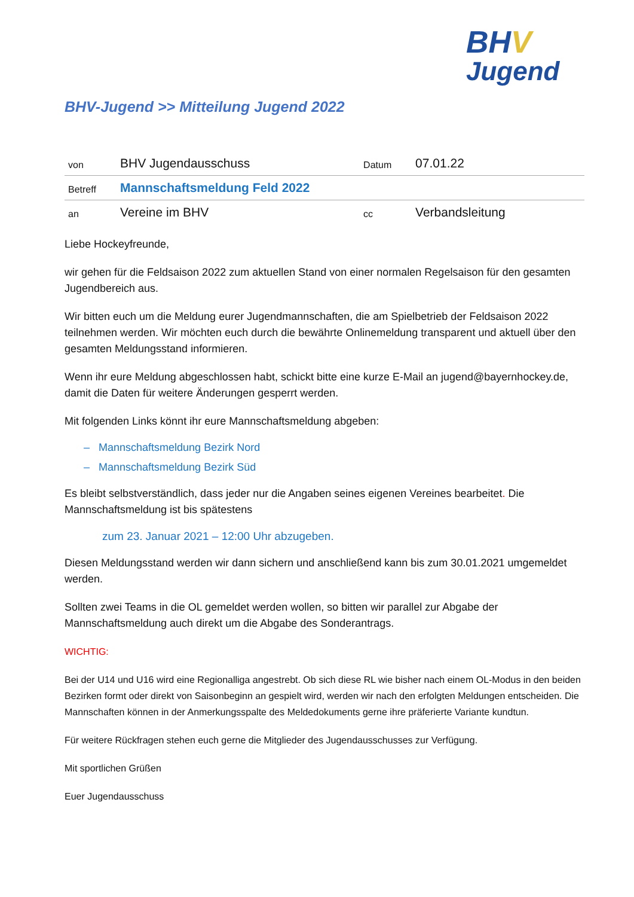BHV
Jugend
BHV-Jugend >> Mitteilung Jugend 2022
| von | BHV Jugendausschuss | Datum | 07.01.22 |
| Betreff | Mannschaftsmeldung Feld 2022 | | |
| an | Vereine im BHV | cc | Verbandsleitung |
Liebe Hockeyfreunde,
wir gehen für die Feldsaison 2022 zum aktuellen Stand von einer normalen Regelsaison für den gesamten Jugendbereich aus.
Wir bitten euch um die Meldung eurer Jugendmannschaften, die am Spielbetrieb der Feldsaison 2022 teilnehmen werden. Wir möchten euch durch die bewährte Onlinemeldung transparent und aktuell über den gesamten Meldungsstand informieren.
Wenn ihr eure Meldung abgeschlossen habt, schickt bitte eine kurze E-Mail an jugend@bayernhockey.de, damit die Daten für weitere Änderungen gesperrt werden.
Mit folgenden Links könnt ihr eure Mannschaftsmeldung abgeben:
– Mannschaftsmeldung Bezirk Nord
– Mannschaftsmeldung Bezirk Süd
Es bleibt selbstverständlich, dass jeder nur die Angaben seines eigenen Vereines bearbeitet. Die Mannschaftsmeldung ist bis spätestens
zum 23. Januar 2021 – 12:00 Uhr abzugeben.
Diesen Meldungsstand werden wir dann sichern und anschließend kann bis zum 30.01.2021 umgemeldet werden.
Sollten zwei Teams in die OL gemeldet werden wollen, so bitten wir parallel zur Abgabe der Mannschaftsmeldung auch direkt um die Abgabe des Sonderantrags.
WICHTIG:
Bei der U14 und U16 wird eine Regionalliga angestrebt. Ob sich diese RL wie bisher nach einem OL-Modus in den beiden Bezirken formt oder direkt von Saisonbeginn an gespielt wird, werden wir nach den erfolgten Meldungen entscheiden. Die Mannschaften können in der Anmerkungsspalte des Meldedokuments gerne ihre präferierte Variante kundtun.
Für weitere Rückfragen stehen euch gerne die Mitglieder des Jugendausschusses zur Verfügung.
Mit sportlichen Grüßen
Euer Jugendausschuss